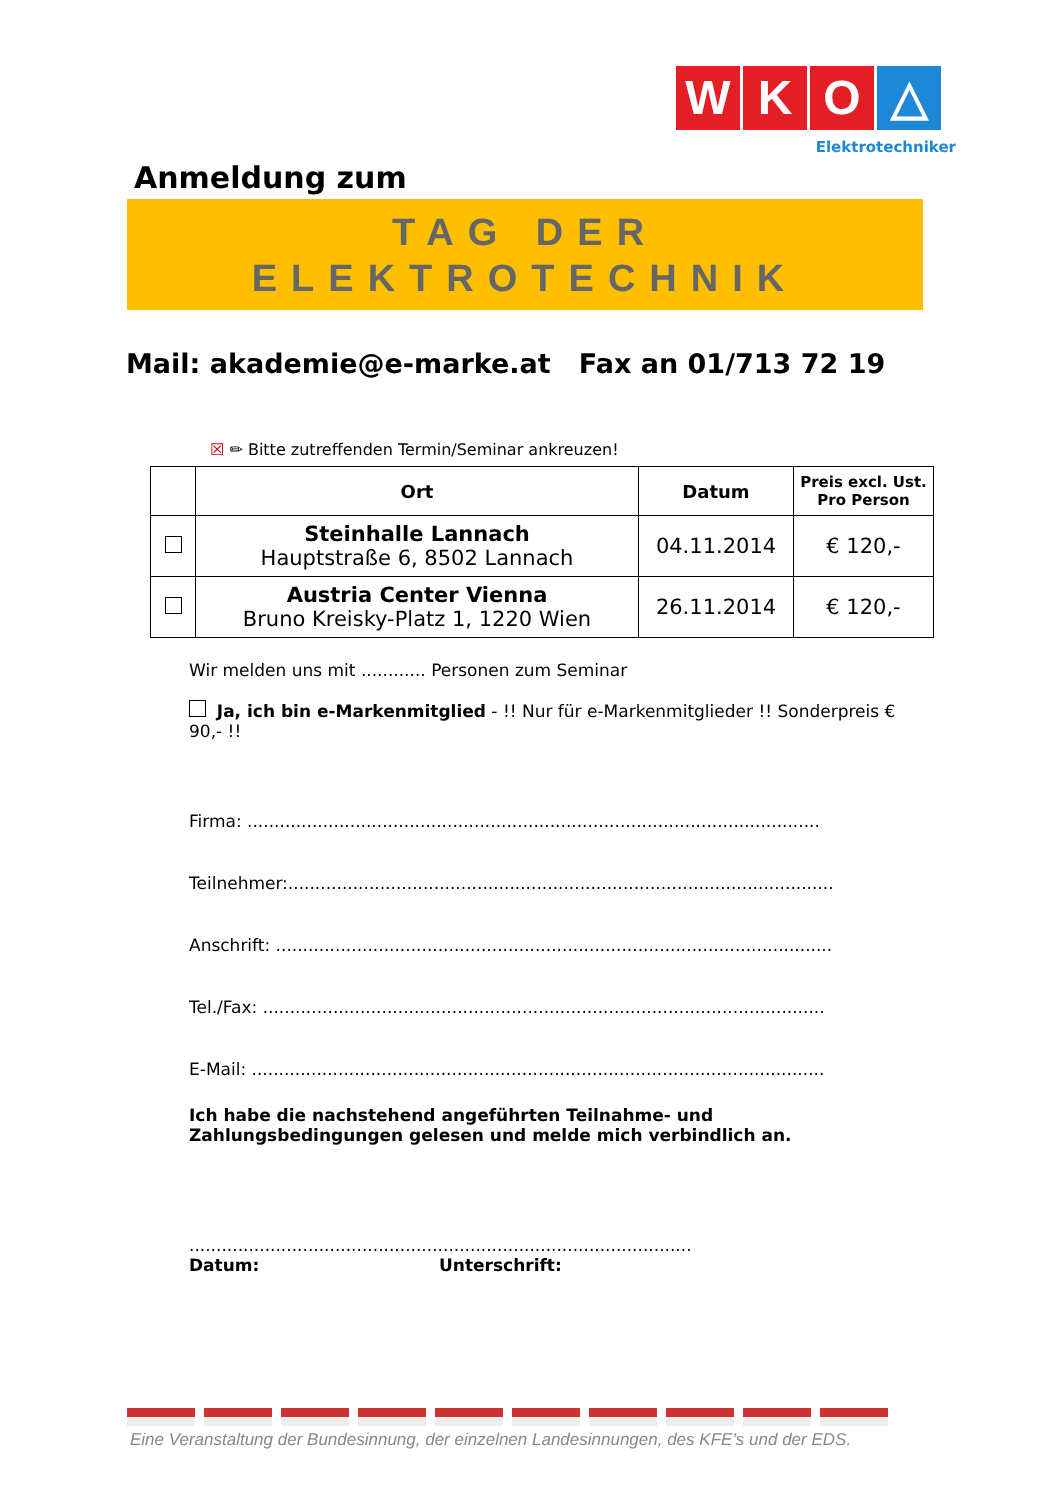W K O △
Elektrotechniker
Anmeldung zum
TAG DER
ELEKTROTECHNIK
Mail: akademie@e-marke.at Fax an 01/713 72 19
☒ ✏ Bitte zutreffenden Termin/Seminar ankreuzen!
| | Ort | Datum | Preis excl. Ust. Pro Person |
| --- | --- | --- | --- |
| | Steinhalle Lannach Hauptstraße 6, 8502 Lannach | 04.11.2014 | € 120,- |
| | Austria Center Vienna Bruno Kreisky-Platz 1, 1220 Wien | 26.11.2014 | € 120,- |
Wir melden uns mit ............ Personen zum Seminar
Ja, ich bin e-Markenmitglied - !! Nur für e-Markenmitglieder !! Sonderpreis € 90,- !!
Firma: ..........................................................................................................
Teilnehmer:.....................................................................................................
Anschrift: .......................................................................................................
Tel./Fax: ........................................................................................................
E-Mail: ..........................................................................................................
Ich habe die nachstehend angeführten Teilnahme- und Zahlungsbedingungen gelesen und melde mich verbindlich an.
.............................................................................................
Datum: Unterschrift:
Eine Veranstaltung der Bundesinnung, der einzelnen Landesinnungen, des KFE’s und der EDS.